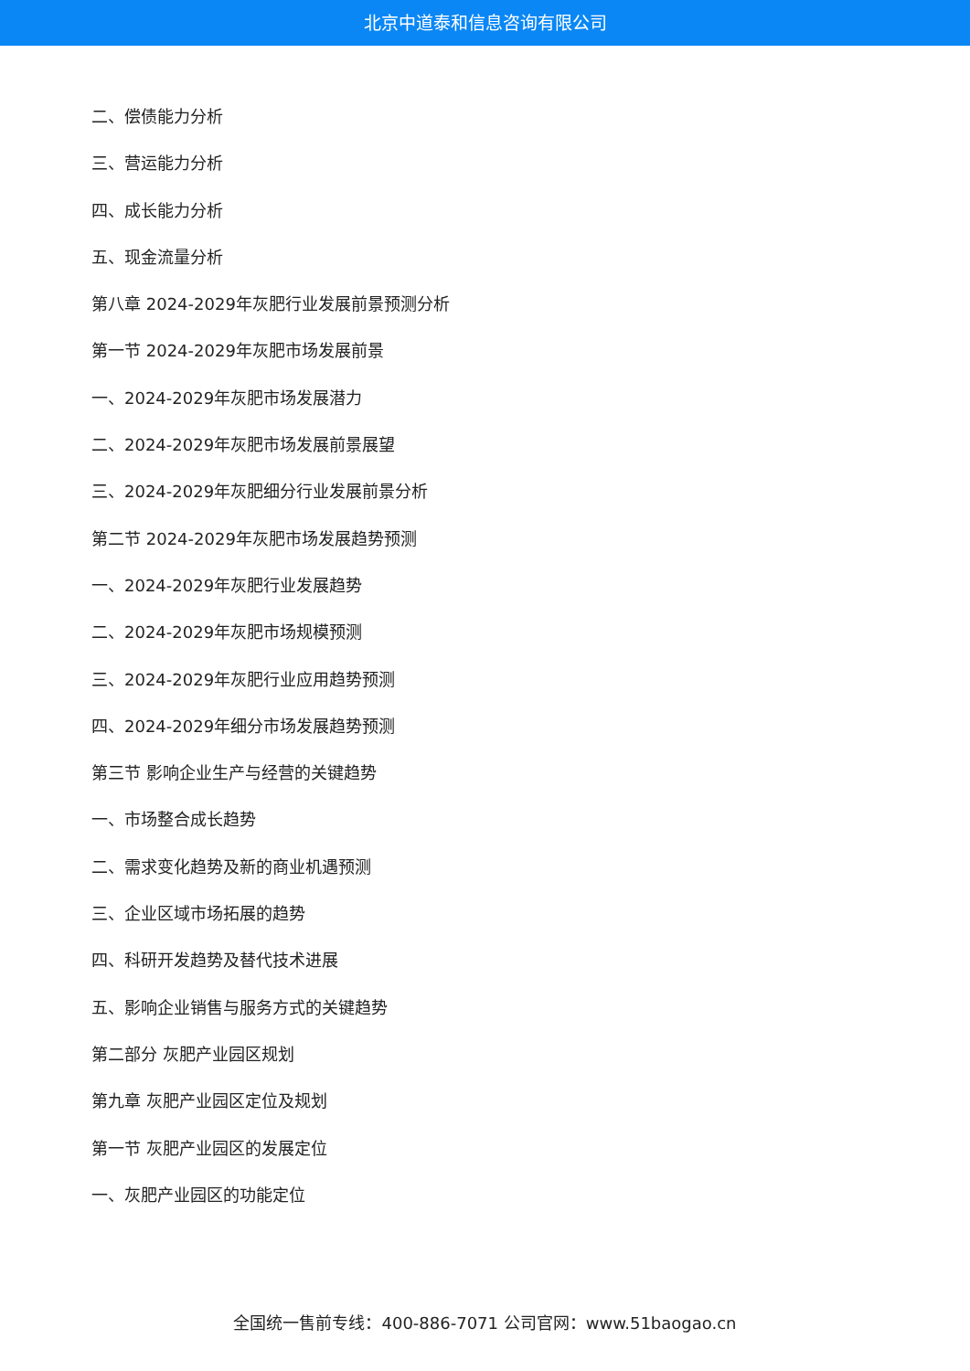北京中道泰和信息咨询有限公司
二、偿债能力分析
三、营运能力分析
四、成长能力分析
五、现金流量分析
第八章 2024-2029年灰肥行业发展前景预测分析
第一节 2024-2029年灰肥市场发展前景
一、2024-2029年灰肥市场发展潜力
二、2024-2029年灰肥市场发展前景展望
三、2024-2029年灰肥细分行业发展前景分析
第二节 2024-2029年灰肥市场发展趋势预测
一、2024-2029年灰肥行业发展趋势
二、2024-2029年灰肥市场规模预测
三、2024-2029年灰肥行业应用趋势预测
四、2024-2029年细分市场发展趋势预测
第三节 影响企业生产与经营的关键趋势
一、市场整合成长趋势
二、需求变化趋势及新的商业机遇预测
三、企业区域市场拓展的趋势
四、科研开发趋势及替代技术进展
五、影响企业销售与服务方式的关键趋势
第二部分 灰肥产业园区规划
第九章 灰肥产业园区定位及规划
第一节 灰肥产业园区的发展定位
一、灰肥产业园区的功能定位
全国统一售前专线：400-886-7071 公司官网：www.51baogao.cn